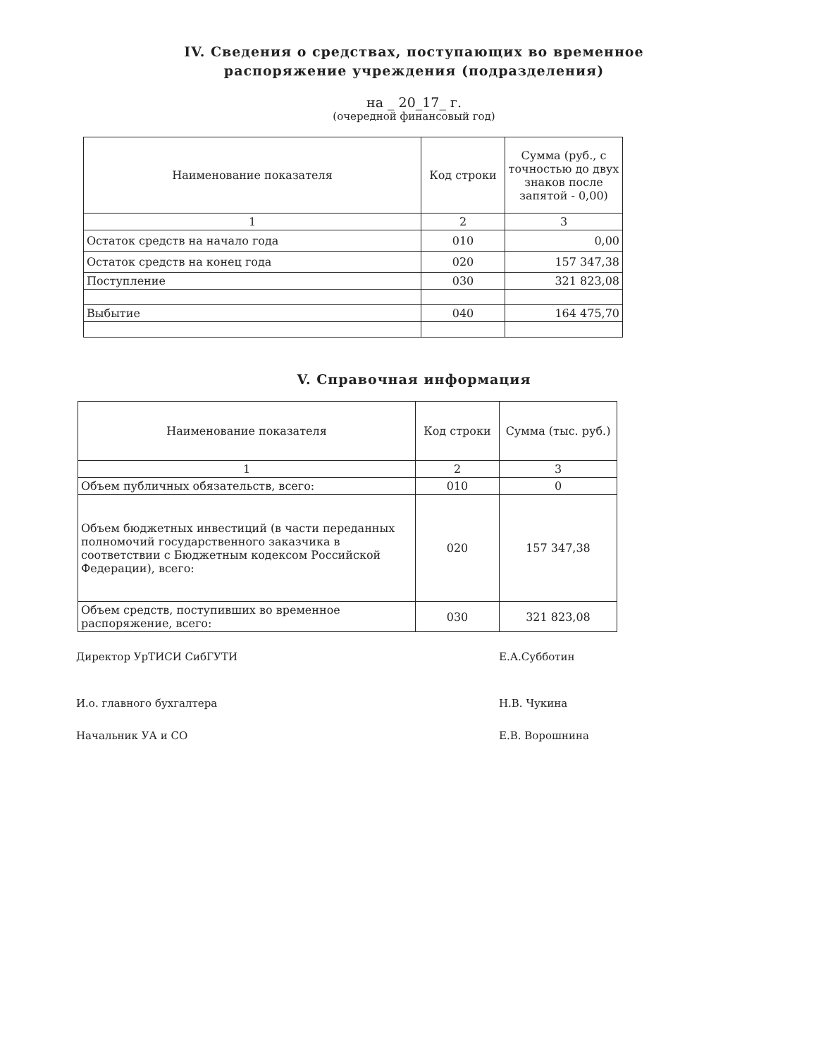IV. Сведения о средствах, поступающих во временное
распоряжение учреждения (подразделения)
на _ 20_17_ г.
(очередной финансовый год)
| Наименование показателя | Код строки | Сумма (руб., с точностью до двух знаков после запятой - 0,00) |
| --- | --- | --- |
| 1 | 2 | 3 |
| Остаток средств на начало года | 010 | 0,00 |
| Остаток средств на конец года | 020 | 157 347,38 |
| Поступление | 030 | 321 823,08 |
| Выбытие | 040 | 164 475,70 |
V. Справочная информация
| Наименование показателя | Код строки | Сумма (тыс. руб.) |
| --- | --- | --- |
| 1 | 2 | 3 |
| Объем публичных обязательств, всего: | 010 | 0 |
| Объем бюджетных инвестиций (в части переданных полномочий государственного заказчика в соответствии с Бюджетным кодексом Российской Федерации), всего: | 020 | 157 347,38 |
| Объем средств, поступивших во временное распоряжение, всего: | 030 | 321 823,08 |
Директор УрТИСИ СибГУТИ Е.А.Субботин
И.о. главного бухгалтера Н.В. Чукина
Начальник УА и СО Е.В. Ворошнина